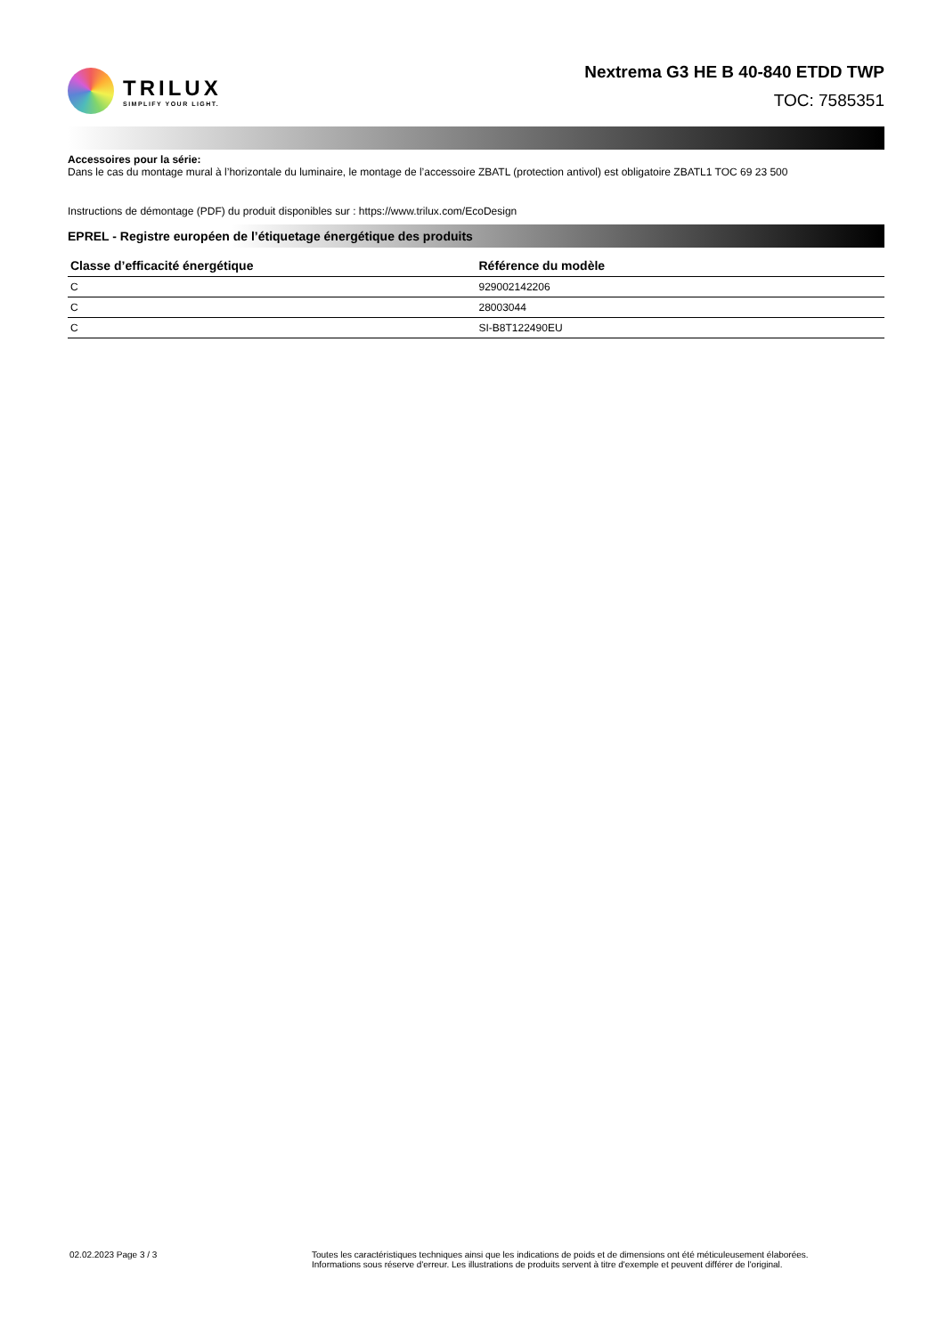TRILUX
SIMPLIFY YOUR LIGHT.
Nextrema G3 HE B 40-840 ETDD TWP
TOC: 7585351
Accessoires pour la série:
Dans le cas du montage mural à l’horizontale du luminaire, le montage de l’accessoire ZBATL (protection antivol) est obligatoire ZBATL1 TOC 69 23 500
Instructions de démontage (PDF) du produit disponibles sur : https://www.trilux.com/EcoDesign
EPREL - Registre européen de l’étiquetage énergétique des produits
| Classe d’efficacité énergétique | Référence du modèle |
| --- | --- |
| C | 929002142206 |
| C | 28003044 |
| C | SI-B8T122490EU |
02.02.2023 Page 3 / 3 Toutes les caractéristiques techniques ainsi que les indications de poids et de dimensions ont été méticuleusement élaborées.
Informations sous réserve d'erreur. Les illustrations de produits servent à titre d'exemple et peuvent différer de l'original.